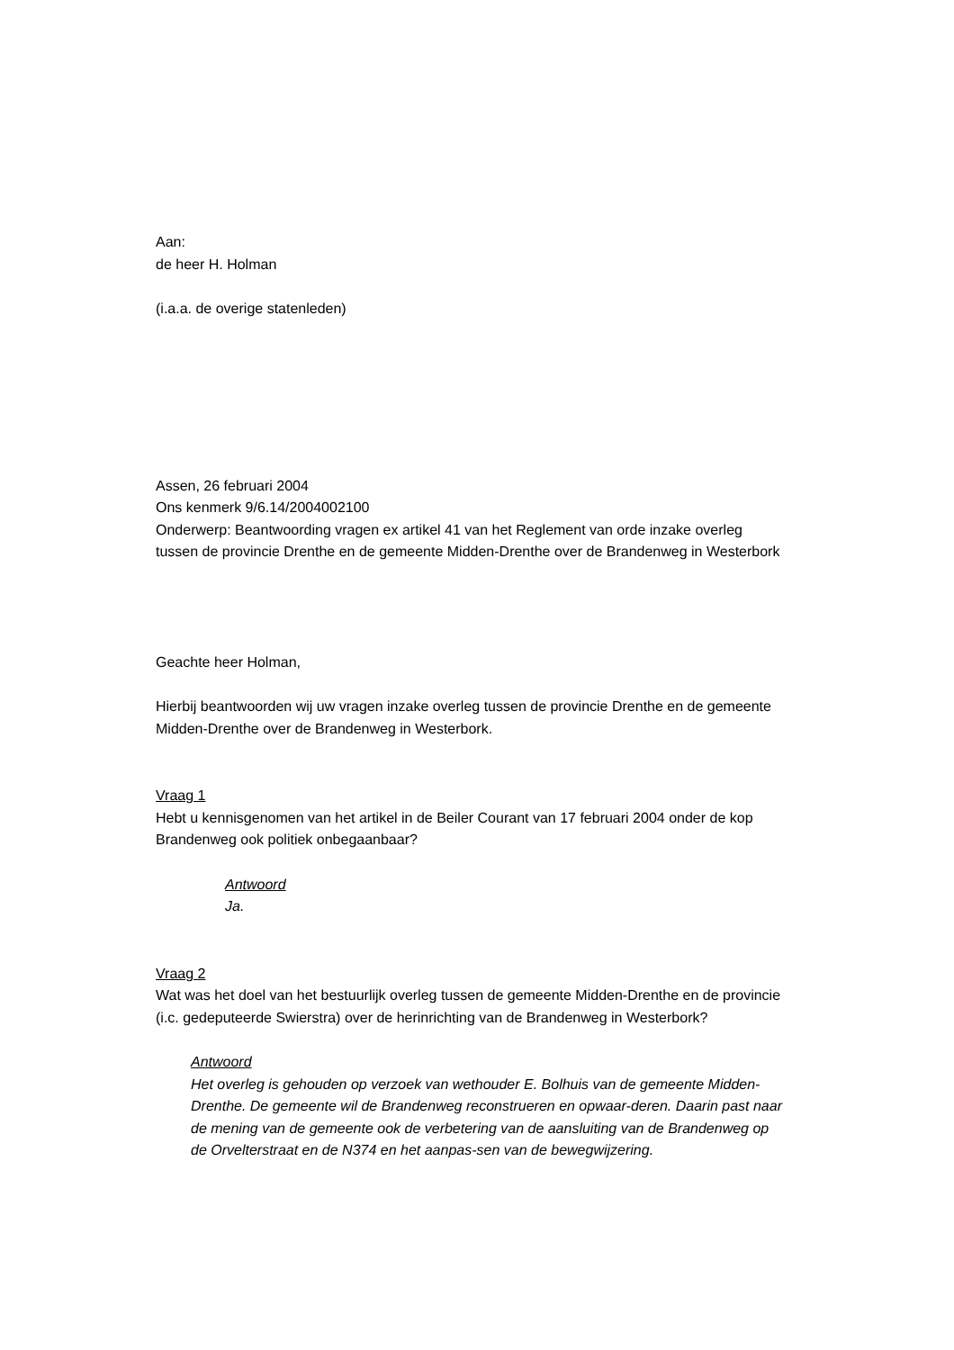Aan:
de heer H. Holman
(i.a.a. de overige statenleden)
Assen, 26 februari 2004
Ons kenmerk 9/6.14/2004002100
Onderwerp: Beantwoording vragen ex artikel 41 van het Reglement van orde inzake overleg tussen de provincie Drenthe en de gemeente Midden-Drenthe over de Brandenweg in Westerbork
Geachte heer Holman,
Hierbij beantwoorden wij uw vragen inzake overleg tussen de provincie Drenthe en de gemeente Midden-Drenthe over de Brandenweg in Westerbork.
Vraag 1
Hebt u kennisgenomen van het artikel in de Beiler Courant van 17 februari 2004 onder de kop Brandenweg ook politiek onbegaanbaar?
Antwoord
Ja.
Vraag 2
Wat was het doel van het bestuurlijk overleg tussen de gemeente Midden-Drenthe en de provincie (i.c. gedeputeerde Swierstra) over de herinrichting van de Brandenweg in Westerbork?
Antwoord
Het overleg is gehouden op verzoek van wethouder E. Bolhuis van de gemeente Midden-Drenthe. De gemeente wil de Brandenweg reconstrueren en opwaar-deren. Daarin past naar de mening van de gemeente ook de verbetering van de aansluiting van de Brandenweg op de Orvelterstraat en de N374 en het aanpas-sen van de bewegwijzering.